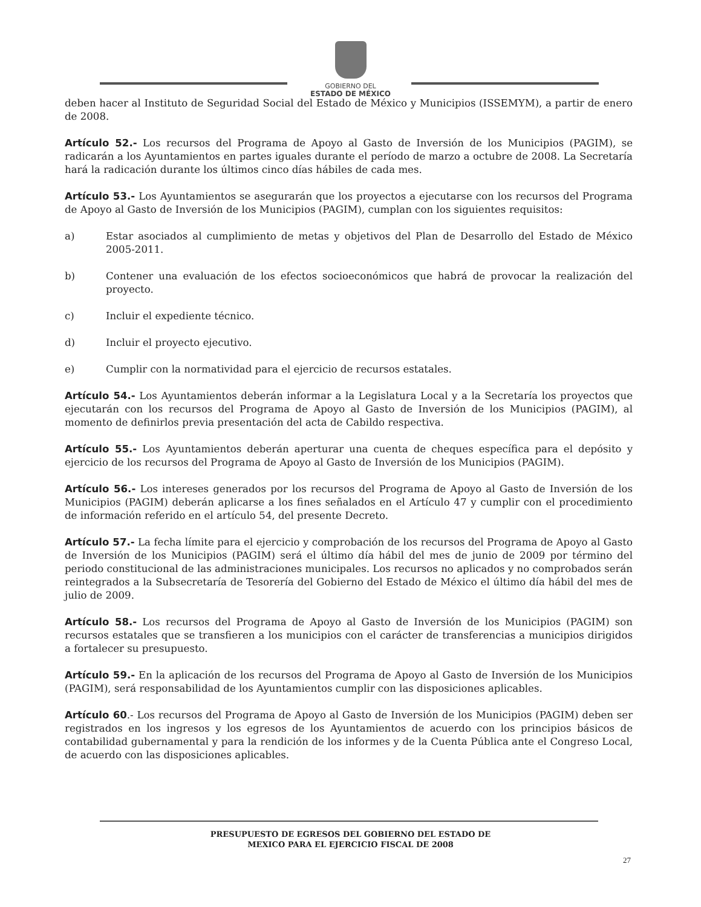GOBIERNO DEL
ESTADO DE MÉXICO
deben hacer al Instituto de Seguridad Social del Estado de México y Municipios (ISSEMYM), a partir de enero de 2008.
Artículo 52.- Los recursos del Programa de Apoyo al Gasto de Inversión de los Municipios (PAGIM), se radicarán a los Ayuntamientos en partes iguales durante el período de marzo a octubre de 2008. La Secretaría hará la radicación durante los últimos cinco días hábiles de cada mes.
Artículo 53.- Los Ayuntamientos se asegurarán que los proyectos a ejecutarse con los recursos del Programa de Apoyo al Gasto de Inversión de los Municipios (PAGIM), cumplan con los siguientes requisitos:
a) Estar asociados al cumplimiento de metas y objetivos del Plan de Desarrollo del Estado de México 2005-2011.
b) Contener una evaluación de los efectos socioeconómicos que habrá de provocar la realización del proyecto.
c) Incluir el expediente técnico.
d) Incluir el proyecto ejecutivo.
e) Cumplir con la normatividad para el ejercicio de recursos estatales.
Artículo 54.- Los Ayuntamientos deberán informar a la Legislatura Local y a la Secretaría los proyectos que ejecutarán con los recursos del Programa de Apoyo al Gasto de Inversión de los Municipios (PAGIM), al momento de definirlos previa presentación del acta de Cabildo respectiva.
Artículo 55.- Los Ayuntamientos deberán aperturar una cuenta de cheques específica para el depósito y ejercicio de los recursos del Programa de Apoyo al Gasto de Inversión de los Municipios (PAGIM).
Artículo 56.- Los intereses generados por los recursos del Programa de Apoyo al Gasto de Inversión de los Municipios (PAGIM) deberán aplicarse a los fines señalados en el Artículo 47 y cumplir con el procedimiento de información referido en el artículo 54, del presente Decreto.
Artículo 57.- La fecha límite para el ejercicio y comprobación de los recursos del Programa de Apoyo al Gasto de Inversión de los Municipios (PAGIM) será el último día hábil del mes de junio de 2009 por término del periodo constitucional de las administraciones municipales. Los recursos no aplicados y no comprobados serán reintegrados a la Subsecretaría de Tesorería del Gobierno del Estado de México el último día hábil del mes de julio de 2009.
Artículo 58.- Los recursos del Programa de Apoyo al Gasto de Inversión de los Municipios (PAGIM) son recursos estatales que se transfieren a los municipios con el carácter de transferencias a municipios dirigidos a fortalecer su presupuesto.
Artículo 59.- En la aplicación de los recursos del Programa de Apoyo al Gasto de Inversión de los Municipios (PAGIM), será responsabilidad de los Ayuntamientos cumplir con las disposiciones aplicables.
Artículo 60.- Los recursos del Programa de Apoyo al Gasto de Inversión de los Municipios (PAGIM) deben ser registrados en los ingresos y los egresos de los Ayuntamientos de acuerdo con los principios básicos de contabilidad gubernamental y para la rendición de los informes y de la Cuenta Pública ante el Congreso Local, de acuerdo con las disposiciones aplicables.
PRESUPUESTO DE EGRESOS DEL GOBIERNO DEL ESTADO DE
MEXICO PARA EL EJERCICIO FISCAL DE 2008
27